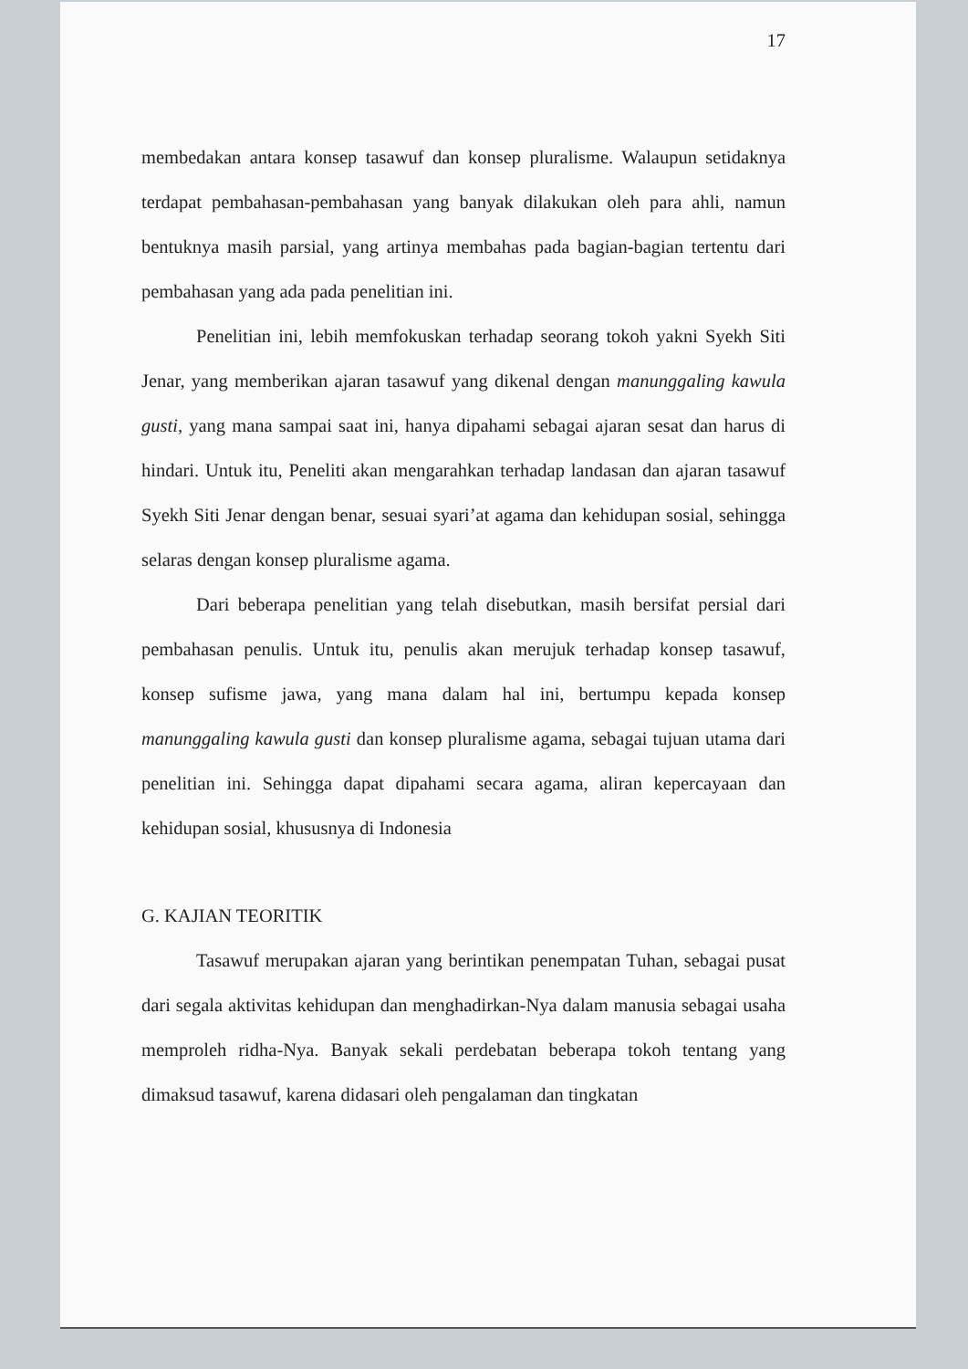17
membedakan antara konsep tasawuf dan konsep pluralisme. Walaupun setidaknya terdapat pembahasan-pembahasan yang banyak dilakukan oleh para ahli, namun bentuknya masih parsial, yang artinya membahas pada bagian-bagian tertentu dari pembahasan yang ada pada penelitian ini.
Penelitian ini, lebih memfokuskan terhadap seorang tokoh yakni Syekh Siti Jenar, yang memberikan ajaran tasawuf yang dikenal dengan manunggaling kawula gusti, yang mana sampai saat ini, hanya dipahami sebagai ajaran sesat dan harus di hindari. Untuk itu, Peneliti akan mengarahkan terhadap landasan dan ajaran tasawuf Syekh Siti Jenar dengan benar, sesuai syari’at agama dan kehidupan sosial, sehingga selaras dengan konsep pluralisme agama.
Dari beberapa penelitian yang telah disebutkan, masih bersifat persial dari pembahasan penulis. Untuk itu, penulis akan merujuk terhadap konsep tasawuf, konsep sufisme jawa, yang mana dalam hal ini, bertumpu kepada konsep manunggaling kawula gusti dan konsep pluralisme agama, sebagai tujuan utama dari penelitian ini. Sehingga dapat dipahami secara agama, aliran kepercayaan dan kehidupan sosial, khususnya di Indonesia
G. KAJIAN TEORITIK
Tasawuf merupakan ajaran yang berintikan penempatan Tuhan, sebagai pusat dari segala aktivitas kehidupan dan menghadirkan-Nya dalam manusia sebagai usaha memproleh ridha-Nya. Banyak sekali perdebatan beberapa tokoh tentang yang dimaksud tasawuf, karena didasari oleh pengalaman dan tingkatan